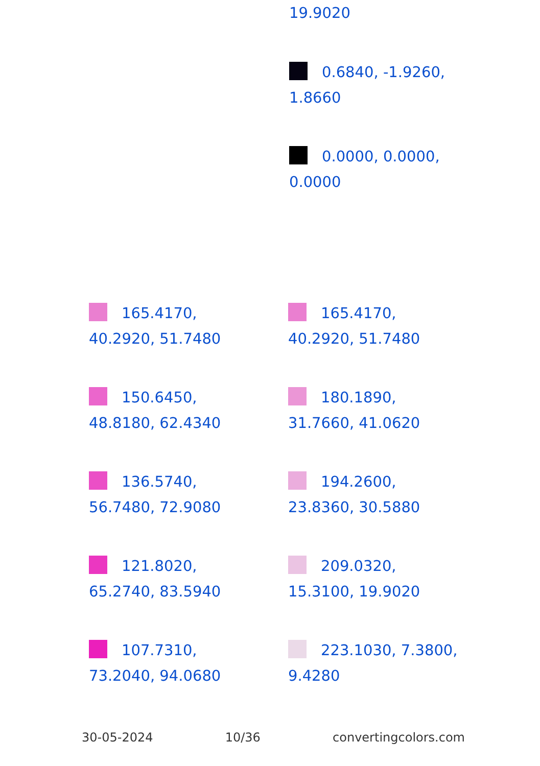19.9020
0.6840, -1.9260, 1.8660
0.0000, 0.0000, 0.0000
165.4170, 40.2920, 51.7480
165.4170, 40.2920, 51.7480
150.6450, 48.8180, 62.4340
180.1890, 31.7660, 41.0620
136.5740, 56.7480, 72.9080
194.2600, 23.8360, 30.5880
121.8020, 65.2740, 83.5940
209.0320, 15.3100, 19.9020
107.7310, 73.2040, 94.0680
223.1030, 7.3800, 9.4280
30-05-2024 10/36 convertingcolors.com